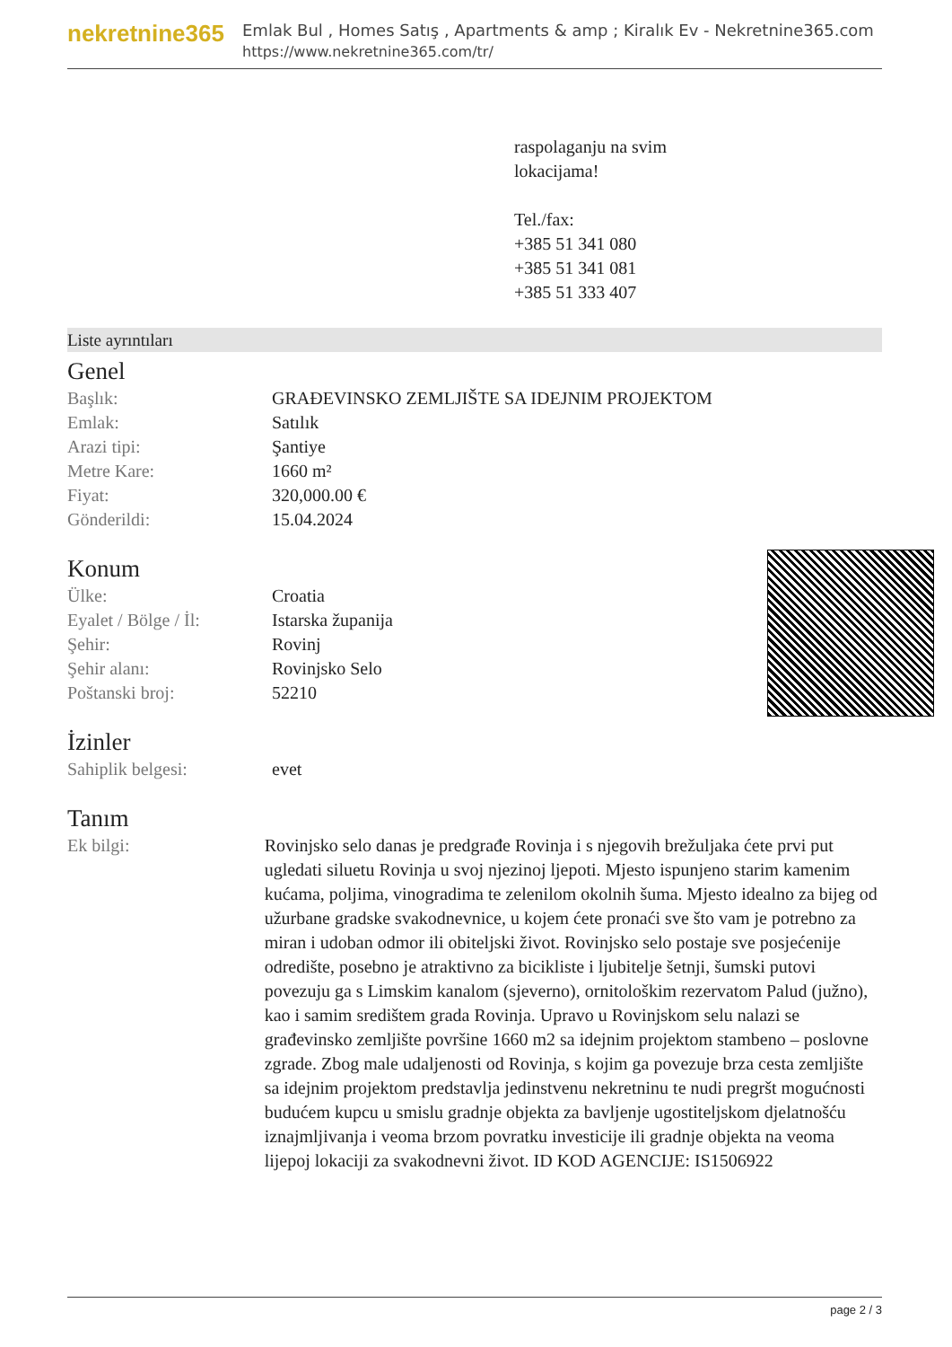nekretnine365
Emlak Bul , Homes Satış , Apartments & amp ; Kiralık Ev - Nekretnine365.com
https://www.nekretnine365.com/tr/
raspolaganju na svim
lokacijama!
Tel./fax:
+385 51 341 080
+385 51 341 081
+385 51 333 407
Liste ayrıntıları
Genel
| Başlık: | GRAĐEVINSKO ZEMLJIŠTE SA IDEJNIM PROJEKTOM |
| Emlak: | Satılık |
| Arazi tipi: | Şantiye |
| Metre Kare: | 1660 m² |
| Fiyat: | 320,000.00 € |
| Gönderildi: | 15.04.2024 |
Konum
| Ülke: | Croatia |
| Eyalet / Bölge / İl: | Istarska županija |
| Şehir: | Rovinj |
| Şehir alanı: | Rovinjsko Selo |
| Poštanski broj: | 52210 |
İzinler
| Sahiplik belgesi: | evet |
Tanım
| Ek bilgi: | Rovinjsko selo danas je predgrađe Rovinja i s njegovih brežuljaka ćete prvi put ugledati siluetu Rovinja u svoj njezinoj ljepoti. Mjesto ispunjeno starim kamenim kućama, poljima, vinogradima te zelenilom okolnih šuma. Mjesto idealno za bijeg od užurbane gradske svakodnevnice, u kojem ćete pronaći sve što vam je potrebno za miran i udoban odmor ili obiteljski život. Rovinjsko selo postaje sve posjećenije odredište, posebno je atraktivno za bicikliste i ljubitelje šetnji, šumski putovi povezuju ga s Limskim kanalom (sjeverno), ornitološkim rezervatom Palud (južno), kao i samim središtem grada Rovinja. Upravo u Rovinjskom selu nalazi se građevinsko zemljište površine 1660 m2 sa idejnim projektom stambeno – poslovne zgrade. Zbog male udaljenosti od Rovinja, s kojim ga povezuje brza cesta zemljište sa idejnim projektom predstavlja jedinstvenu nekretninu te nudi pregršt mogućnosti budućem kupcu u smislu gradnje objekta za bavljenje ugostiteljskom djelatnošću iznajmljivanja i veoma brzom povratku investicije ili gradnje objekta na veoma lijepoj lokaciji za svakodnevni život. ID KOD AGENCIJE: IS1506922 |
page 2 / 3